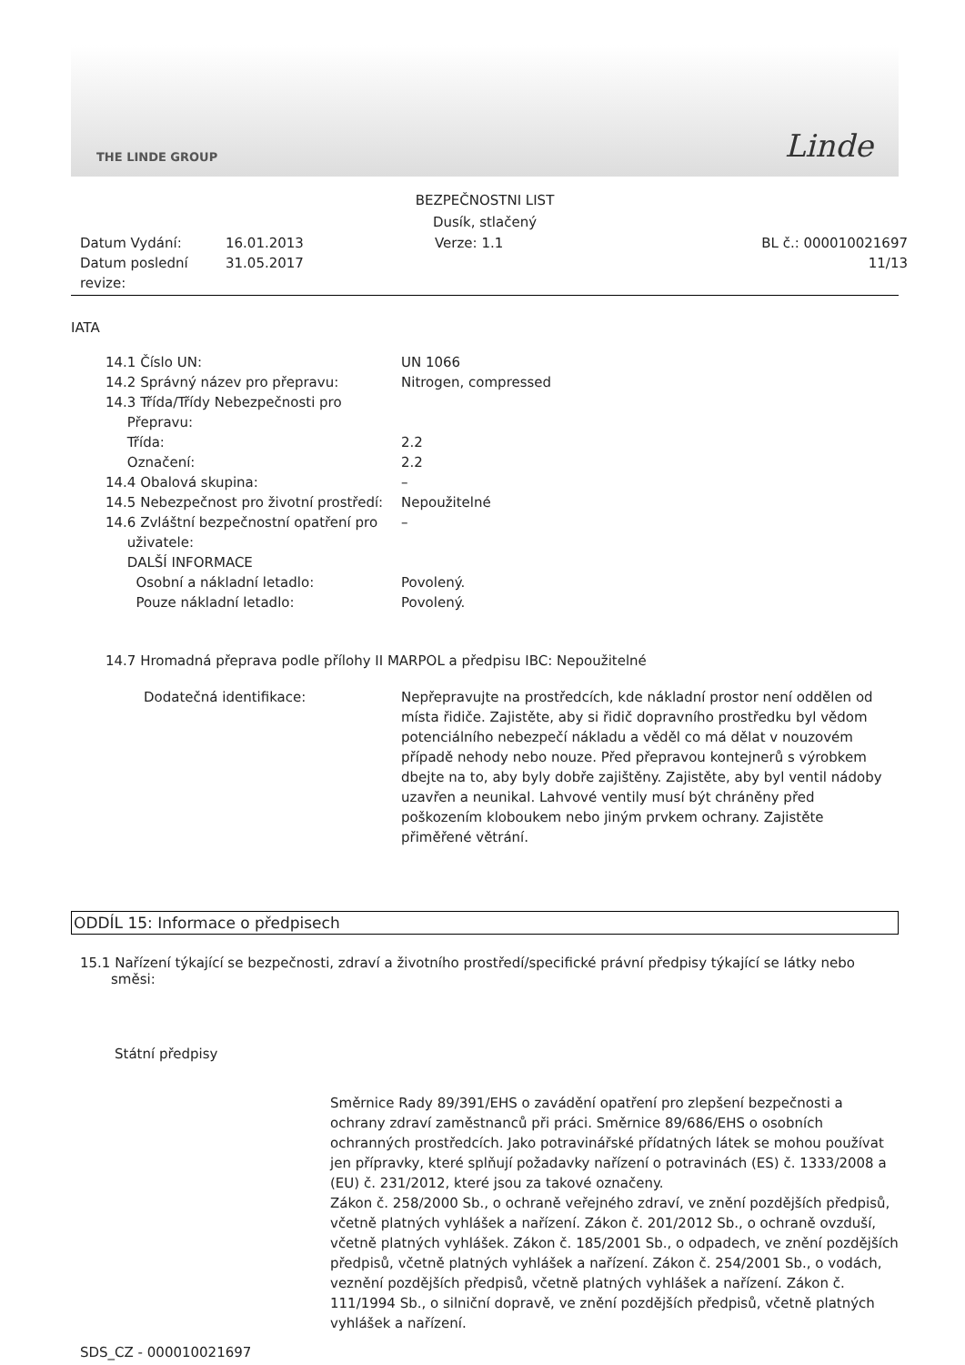THE LINDE GROUP Linde
BEZPEČNOSTNI LIST
Dusík, stlačený
Datum Vydání: 16.01.2013 Verze: 1.1 BL č.: 000010021697 Datum poslední revize: 31.05.2017 11/13
IATA
| 14.1 Číslo UN: | UN 1066 |
| 14.2 Správný název pro přepravu: | Nitrogen, compressed |
| 14.3 Třída/Třídy Nebezpečnosti pro Přepravu: | |
| Třída: | 2.2 |
| Označení: | 2.2 |
| 14.4 Obalová skupina: | – |
| 14.5 Nebezpečnost pro životní prostředí: | Nepoužitelné |
| 14.6 Zvláštní bezpečnostní opatření pro uživatele: DALŠÍ INFORMACE | – |
| Osobní a nákladní letadlo: | Povolený. |
| Pouze nákladní letadlo: | Povolený. |
14.7 Hromadná přeprava podle přílohy II MARPOL a předpisu IBC: Nepoužitelné
| Dodatečná identifikace: | Nepřepravujte na prostředcích, kde nákladní prostor není oddělen od místa řidiče. Zajistěte, aby si řidič dopravního prostředku byl vědom potenciálního nebezpečí nákladu a věděl co má dělat v nouzovém případě nehody nebo nouze. Před přepravou kontejnerů s výrobkem dbejte na to, aby byly dobře zajištěny. Zajistěte, aby byl ventil nádoby uzavřen a neunikal. Lahvové ventily musí být chráněny před poškozením kloboukem nebo jiným prvkem ochrany. Zajistěte přiměřené větrání. |
ODDÍL 15: Informace o předpisech
15.1 Nařízení týkající se bezpečnosti, zdraví a životního prostředí/specifické právní předpisy týkající se látky nebo směsi:
Státní předpisy
Směrnice Rady 89/391/EHS o zavádění opatření pro zlepšení bezpečnosti a ochrany zdraví zaměstnanců při práci. Směrnice 89/686/EHS o osobních ochranných prostředcích. Jako potravinářské přídatných látek se mohou používat jen přípravky, které splňují požadavky nařízení o potravinách (ES) č. 1333/2008 a (EU) č. 231/2012, které jsou za takové označeny.
Zákon č. 258/2000 Sb., o ochraně veřejného zdraví, ve znění pozdějších předpisů, včetně platných vyhlášek a nařízení. Zákon č. 201/2012 Sb., o ochraně ovzduší, včetně platných vyhlášek. Zákon č. 185/2001 Sb., o odpadech, ve znění pozdějších předpisů, včetně platných vyhlášek a nařízení. Zákon č. 254/2001 Sb., o vodách, veznění pozdějších předpisů, včetně platných vyhlášek a nařízení. Zákon č. 111/1994 Sb., o silniční dopravě, ve znění pozdějších předpisů, včetně platných vyhlášek a nařízení.
SDS_CZ - 000010021697